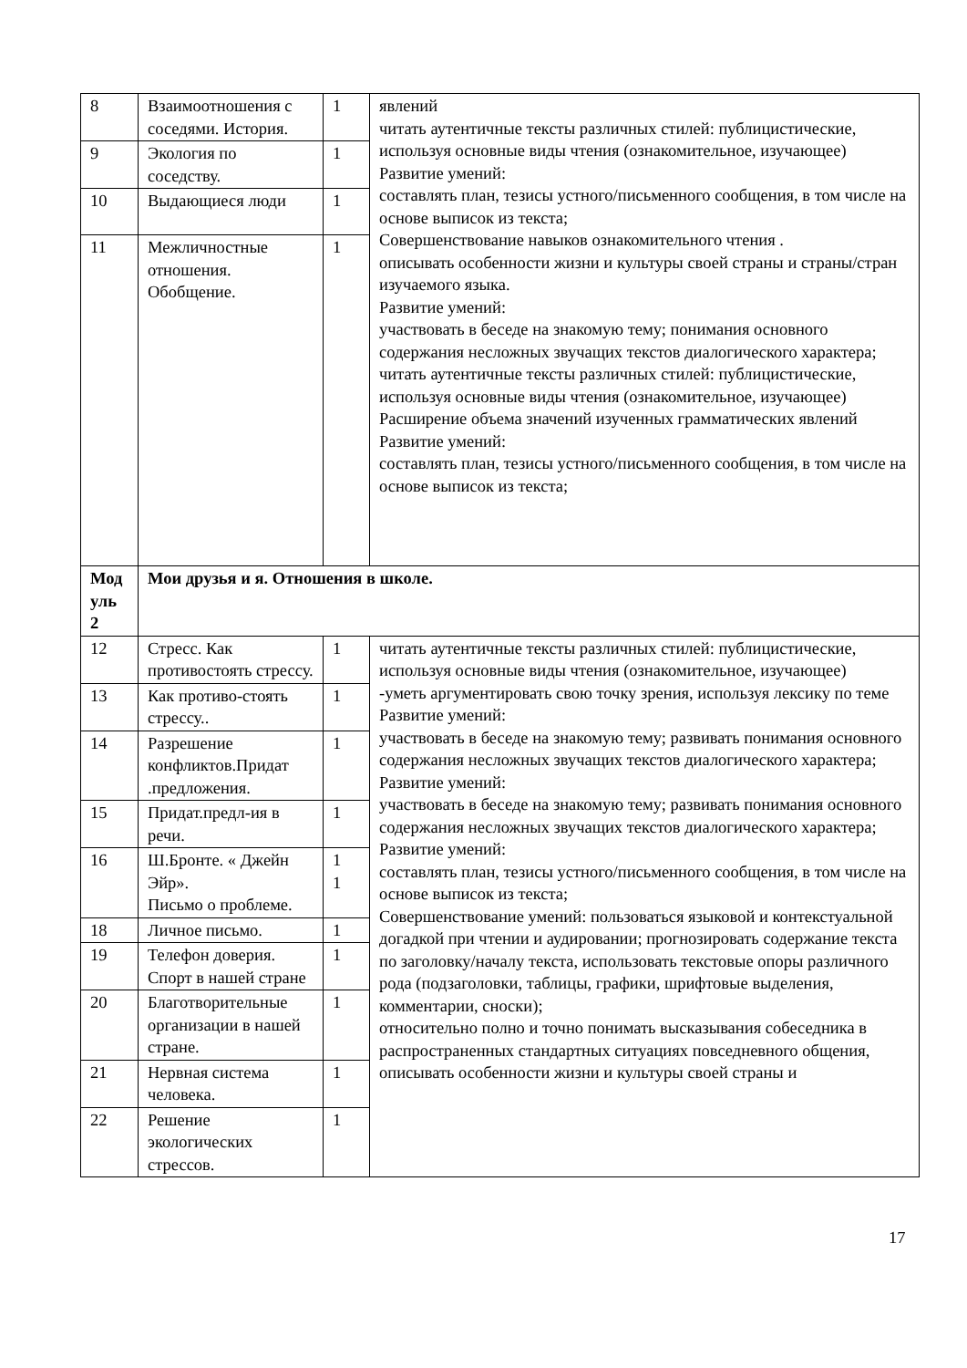| 8 | Взаимоотношения с соседями. История. | 1 | явлений читать аутентичные тексты различных стилей: публицистические, используя основные виды чтения (ознакомительное, изучающее) Развитие умений: составлять план, тезисы устного/письменного сообщения, в том числе на основе выписок из текста; Совершенствование навыков ознакомительного чтения . описывать особенности жизни и культуры своей страны и страны/стран изучаемого языка. Развитие умений: участвовать в беседе на знакомую тему; понимания основного содержания несложных звучащих текстов диалогического характера; читать аутентичные тексты различных стилей: публицистические, используя основные виды чтения (ознакомительное, изучающее) Расширение объема значений изученных грамматических явлений Развитие умений: составлять план, тезисы устного/письменного сообщения, в том числе на основе выписок из текста; |
| 9 | Экология по соседству. | 1 | |
| 10 | Выдающиеся люди | 1 | |
| 11 | Межличностные отношения. Обобщение. | 1 | |
| Мод уль 2 | Мои друзья и я. Отношения в школе. | | |
| 12 | Стресс. Как противостоять стрессу. | 1 | читать аутентичные тексты различных стилей: публицистические, используя основные виды чтения (ознакомительное, изучающее) -уметь аргументировать свою точку зрения, используя лексику по теме Развитие умений: участвовать в беседе на знакомую тему; развивать понимания основного содержания несложных звучащих текстов диалогического характера; Развитие умений: участвовать в беседе на знакомую тему; развивать понимания основного содержания несложных звучащих текстов диалогического характера; Развитие умений: составлять план, тезисы устного/письменного сообщения, в том числе на основе выписок из текста; Совершенствование умений: пользоваться языковой и контекстуальной догадкой при чтении и аудировании; прогнозировать содержание текста по заголовку/началу текста, использовать текстовые опоры различного рода (подзаголовки, таблицы, графики, шрифтовые выделения, комментарии, сноски); относительно полно и точно понимать высказывания собеседника в распространенных стандартных ситуациях повседневного общения, описывать особенности жизни и культуры своей страны и |
| 13 | Как противо-стоять стрессу.. | 1 | |
| 14 | Разрешение конфликтов.Придат .предложения. | 1 | |
| 15 | Придат.предл-ия в речи. | 1 | |
| 16 | Ш.Бронте. « Джейн Эйр». Письмо о проблеме. | 1 1 | |
| 18 | Личное письмо. | 1 | |
| 19 | Телефон доверия. Спорт в нашей стране | 1 | |
| 20 | Благотворительные организации в нашей стране. | 1 | |
| 21 | Нервная система человека. | 1 | |
| 22 | Решение экологических стрессов. | 1 | |
17